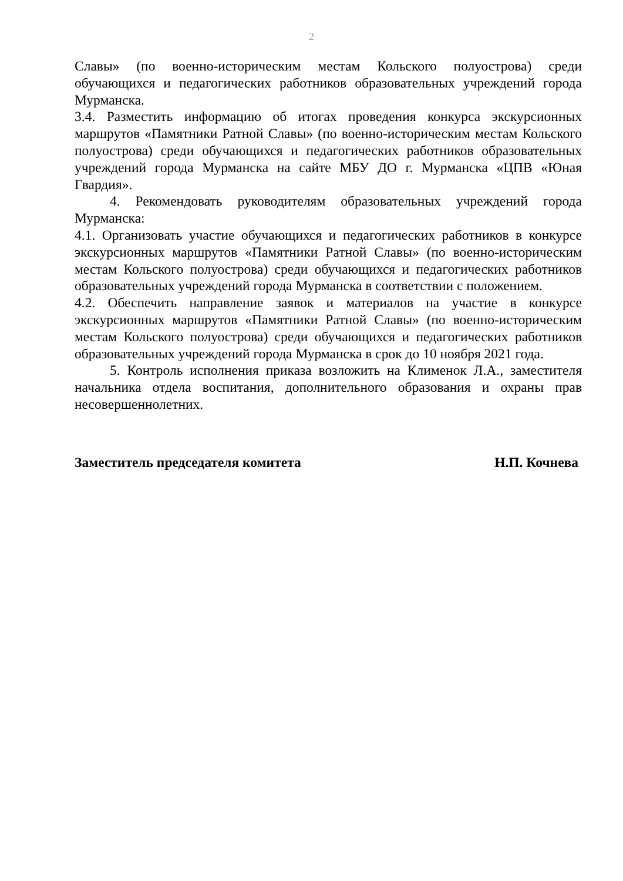2
Славы» (по военно-историческим местам Кольского полуострова) среди обучающихся и педагогических работников образовательных учреждений города Мурманска.
3.4. Разместить информацию об итогах проведения конкурса экскурсионных маршрутов «Памятники Ратной Славы» (по военно-историческим местам Кольского полуострова) среди обучающихся и педагогических работников образовательных учреждений города Мурманска на сайте МБУ ДО г. Мурманска «ЦПВ «Юная Гвардия».
4. Рекомендовать руководителям образовательных учреждений города Мурманска:
4.1. Организовать участие обучающихся и педагогических работников в конкурсе экскурсионных маршрутов «Памятники Ратной Славы» (по военно-историческим местам Кольского полуострова) среди обучающихся и педагогических работников образовательных учреждений города Мурманска в соответствии с положением.
4.2. Обеспечить направление заявок и материалов на участие в конкурсе экскурсионных маршрутов «Памятники Ратной Славы» (по военно-историческим местам Кольского полуострова) среди обучающихся и педагогических работников образовательных учреждений города Мурманска в срок до 10 ноября 2021 года.
5. Контроль исполнения приказа возложить на Клименок Л.А., заместителя начальника отдела воспитания, дополнительного образования и охраны прав несовершеннолетних.
Заместитель председателя комитета Н.П. Кочнева